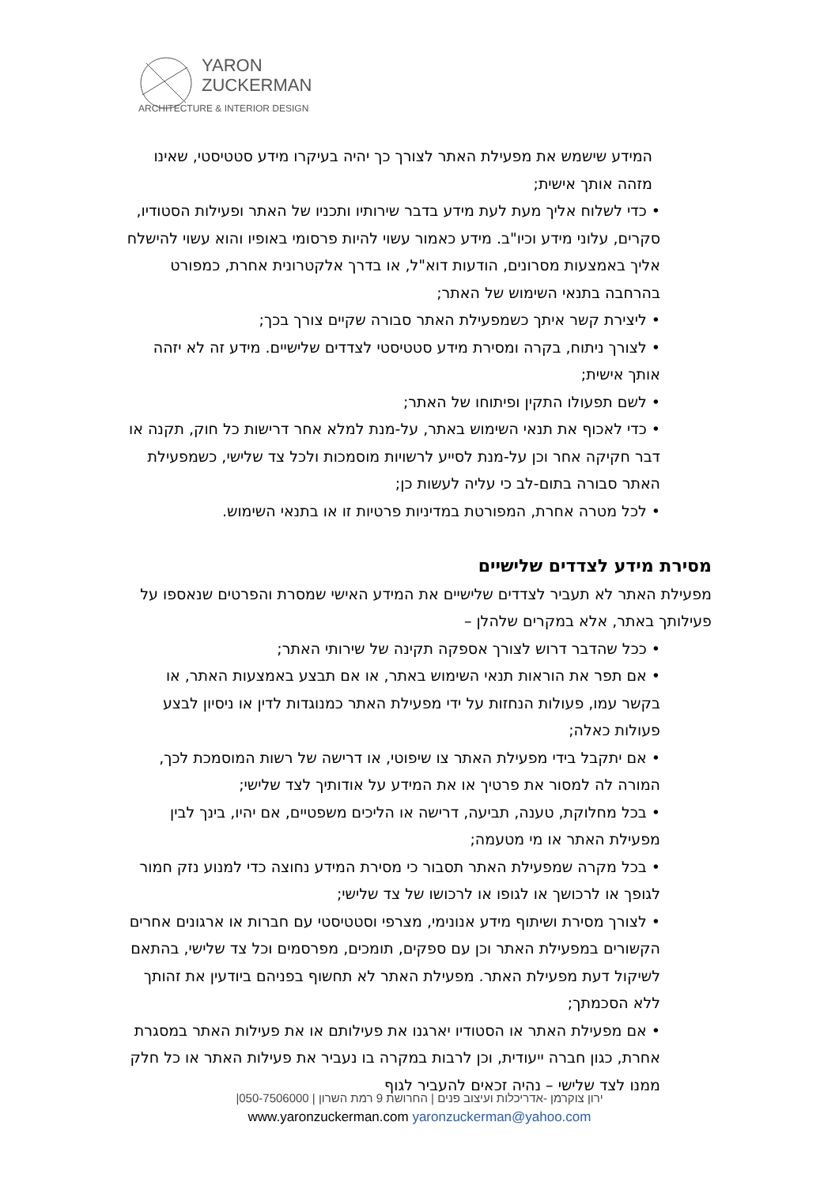YARON
ZUCKERMAN
ARCHITECTURE & INTERIOR DESIGN
המידע שישמש את מפעילת האתר לצורך כך יהיה בעיקרו מידע סטטיסטי, שאינו מזהה אותך אישית;
• כדי לשלוח אליך מעת לעת מידע בדבר שירותיו ותכניו של האתר ופעילות הסטודיו, סקרים, עלוני מידע וכיו"ב. מידע כאמור עשוי להיות פרסומי באופיו והוא עשוי להישלח אליך באמצעות מסרונים, הודעות דוא"ל, או בדרך אלקטרונית אחרת, כמפורט בהרחבה בתנאי השימוש של האתר;
• ליצירת קשר איתך כשמפעילת האתר סבורה שקיים צורך בכך;
• לצורך ניתוח, בקרה ומסירת מידע סטטיסטי לצדדים שלישיים. מידע זה לא יזהה אותך אישית;
• לשם תפעולו התקין ופיתוחו של האתר;
• כדי לאכוף את תנאי השימוש באתר, על-מנת למלא אחר דרישות כל חוק, תקנה או דבר חקיקה אחר וכן על-מנת לסייע לרשויות מוסמכות ולכל צד שלישי, כשמפעילת האתר סבורה בתום-לב כי עליה לעשות כן;
• לכל מטרה אחרת, המפורטת במדיניות פרטיות זו או בתנאי השימוש.
מסירת מידע לצדדים שלישיים
מפעילת האתר לא תעביר לצדדים שלישיים את המידע האישי שמסרת והפרטים שנאספו על פעילותך באתר, אלא במקרים שלהלן –
• ככל שהדבר דרוש לצורך אספקה תקינה של שירותי האתר;
• אם תפר את הוראות תנאי השימוש באתר, או אם תבצע באמצעות האתר, או בקשר עמו, פעולות הנחזות על ידי מפעילת האתר כמנוגדות לדין או ניסיון לבצע פעולות כאלה;
• אם יתקבל בידי מפעילת האתר צו שיפוטי, או דרישה של רשות המוסמכת לכך, המורה לה למסור את פרטיך או את המידע על אודותיך לצד שלישי;
• בכל מחלוקת, טענה, תביעה, דרישה או הליכים משפטיים, אם יהיו, בינך לבין מפעילת האתר או מי מטעמה;
• בכל מקרה שמפעילת האתר תסבור כי מסירת המידע נחוצה כדי למנוע נזק חמור לגופך או לרכושך או לגופו או לרכושו של צד שלישי;
• לצורך מסירת ושיתוף מידע אנונימי, מצרפי וסטטיסטי עם חברות או ארגונים אחרים הקשורים במפעילת האתר וכן עם ספקים, תומכים, מפרסמים וכל צד שלישי, בהתאם לשיקול דעת מפעילת האתר. מפעילת האתר לא תחשוף בפניהם ביודעין את זהותך ללא הסכמתך;
• אם מפעילת האתר או הסטודיו יארגנו את פעילותם או את פעילות האתר במסגרת אחרת, כגון חברה ייעודית, וכן לרבות במקרה בו נעביר את פעילות האתר או כל חלק ממנו לצד שלישי – נהיה זכאים להעביר לגוף
ירון צוקרמן -אדריכלות ועיצוב פנים | החרושת 9 רמת השרון | 050-7506000|
www.yaronzuckerman.com yaronzuckerman@yahoo.com